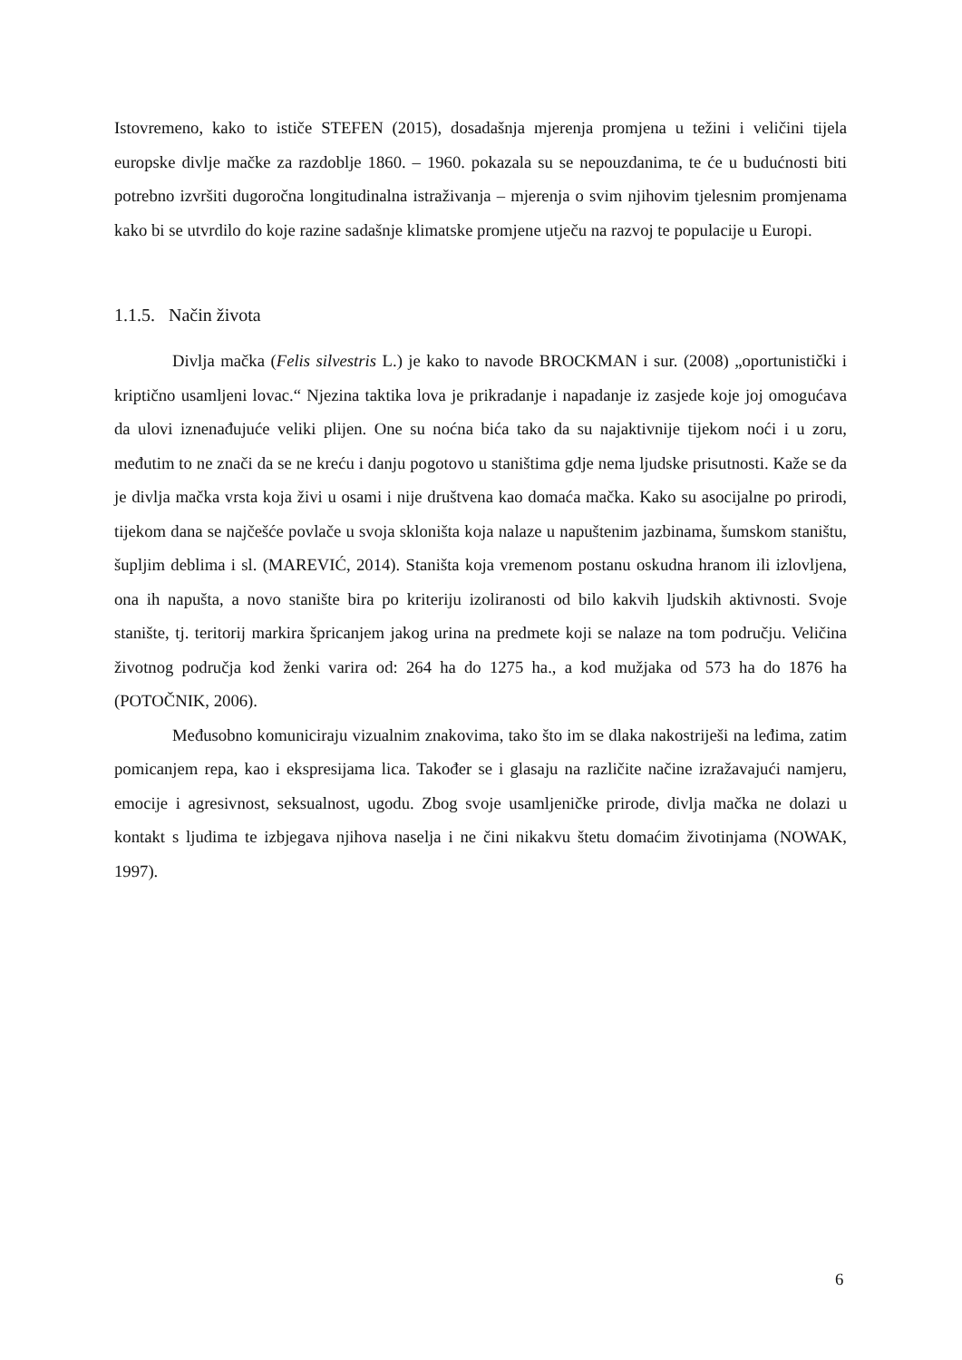Istovremeno, kako to ističe STEFEN (2015), dosadašnja mjerenja promjena u težini i veličini tijela europske divlje mačke za razdoblje 1860. – 1960. pokazala su se nepouzdanima, te će u budućnosti biti potrebno izvršiti dugoročna longitudinalna istraživanja – mjerenja o svim njihovim tjelesnim promjenama kako bi se utvrdilo do koje razine sadašnje klimatske promjene utječu na razvoj te populacije u Europi.
1.1.5. Način života
Divlja mačka (Felis silvestris L.) je kako to navode BROCKMAN i sur. (2008) „oportunistički i kriptično usamljeni lovac.“ Njezina taktika lova je prikradanje i napadanje iz zasjede koje joj omogućava da ulovi iznenađujuće veliki plijen. One su noćna bića tako da su najaktivnije tijekom noći i u zoru, međutim to ne znači da se ne kreću i danju pogotovo u staništima gdje nema ljudske prisutnosti. Kaže se da je divlja mačka vrsta koja živi u osami i nije društvena kao domaća mačka. Kako su asocijalne po prirodi, tijekom dana se najčešće povlače u svoja skloništa koja nalaze u napuštenim jazbinama, šumskom staništu, šupljim deblima i sl. (MAREVIĆ, 2014). Staništa koja vremenom postanu oskudna hranom ili izlovljena, ona ih napušta, a novo stanište bira po kriteriju izoliranosti od bilo kakvih ljudskih aktivnosti. Svoje stanište, tj. teritorij markira špricanjem jakog urina na predmete koji se nalaze na tom području. Veličina životnog područja kod ženki varira od: 264 ha do 1275 ha., a kod mužjaka od 573 ha do 1876 ha (POTOČNIK, 2006).
Međusobno komuniciraju vizualnim znakovima, tako što im se dlaka nakostriješi na leđima, zatim pomicanjem repa, kao i ekspresijama lica. Također se i glasaju na različite načine izražavajući namjeru, emocije i agresivnost, seksualnost, ugodu. Zbog svoje usamljeničke prirode, divlja mačka ne dolazi u kontakt s ljudima te izbjegava njihova naselja i ne čini nikakvu štetu domaćim životinjama (NOWAK, 1997).
6